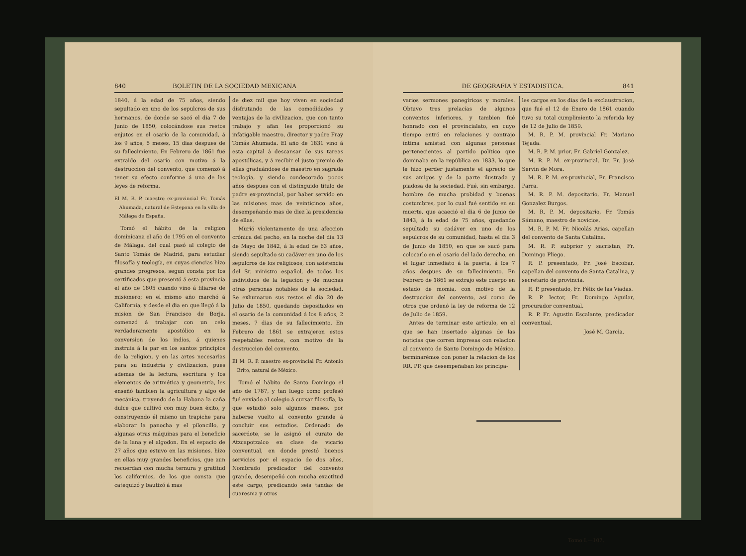840 BOLETIN DE LA SOCIEDAD MEXICANA
1840, á la edad de 75 años, siendo sepultado en uno de los sepulcros de sus hermanos, de donde se sacó el dia 7 de Junio de 1850, colocándose sus restos enjutos en el osario de la comunidad, á los 9 años, 5 meses, 15 dias despues de su fallecimiento. En Febrero de 1861 fué extraido del osario con motivo á la destruccion del convento, que comenzó á tener su efecto conforme á una de las leyes de reforma.
El M. R. P. maestro ex-provincial Fr. Tomás Ahumada, natural de Estepona en la villa de Málaga de España.
Tomó el hábito de la religion dominicana el año de 1795 en el convento de Málaga, del cual pasó al colegio de Santo Tomás de Madrid, para estudiar filosofía y teología, en cuyas ciencias hizo grandes progresos, segun consta por los certificados que presentó á esta provincia el año de 1805 cuando vino á filiarse de misionero; en el mismo año marchó á California, y desde el dia en que llegó á la mision de San Francisco de Borja, comenzó á trabajar con un celo verdaderamente apostólico en la conversion de los indios, á quienes instruia á la par en los santos principios de la religion, y en las artes necesarias para su industria y civilizacion, pues ademas de la lectura, escritura y los elementos de aritmética y geometría, les enseñó tambien la agricultura y algo de mecánica, trayendo de la Habana la caña dulce que cultivó con muy buen éxito, y construyendo él mismo un trapiche para elaborar la panocha y el piloncillo, y algunas otras máquinas para el beneficio de la lana y el algodon. En el espacio de 27 años que estuvo en las misiones, hizo en ellas muy grandes beneficios, que aun recuerdan con mucha ternura y gratitud los californios, de los que consta que catequizó y bautizó á mas
de diez mil que hoy viven en sociedad disfrutando de las comodidades y ventajas de la civilizacion, que con tanto trabajo y afan les proporcionó su infatigable maestro, director y padre Fray Tomás Ahumada. El año de 1831 vino á esta capital á descansar de sus tareas apostólicas, y á recibir el justo premio de ellas graduándose de maestro en sagrada teología, y siendo condecorado pocos años despues con el distinguido título de padre ex-provincial, por haber servido en las misiones mas de veinticinco años, desempeñando mas de diez la presidencia de ellas.
Murió violentamente de una afeccion crónica del pecho, en la noche del dia 13 de Mayo de 1842, á la edad de 63 años, siendo sepultado su cadáver en uno de los sepulcros de los religiosos, con asistencia del Sr. ministro español, de todos los individuos de la legacion y de muchas otras personas notables de la sociedad. Se exhumaron sus restos el dia 20 de Julio de 1850, quedando depositados en el osario de la comunidad á los 8 años, 2 meses, 7 dias de su fallecimiento. En Febrero de 1861 se extrajeron estos respetables restos, con motivo de la destruccion del convento.
El M. R. P. maestro ex-provincial Fr. Antonio Brito, natural de México.
Tomó el hábito de Santo Domingo el año de 1787, y tan luego como profesó fué enviado al colegio á cursar filosofía, la que estudió solo algunos meses, por haberse vuelto al convento grande á concluir sus estudios. Ordenado de sacerdote, se le asignó el curato de Atzcapotzalco en clase de vicario conventual, en donde prestó buenos servicios por el espacio de dos años. Nombrado predicador del convento grande, desempeñó con mucha exactitud este cargo, predicando seis tandas de cuaresma y otros
DE GEOGRAFIA Y ESTADISTICA. 841
varios sermones panegíricos y morales. Obtuvo tres prelacías de algunos conventos inferiores, y tambien fué honrado con el provincialato, en cuyo tiempo entró en relaciones y contrajo íntima amistad con algunas personas pertenecientes al partido político que dominaba en la república en 1833, lo que le hizo perder justamente el aprecio de sus amigos y de la parte ilustrada y piadosa de la sociedad. Fué, sin embargo, hombre de mucha probidad y buenas costumbres, por lo cual fué sentido en su muerte, que acaeció el dia 6 de Junio de 1843, á la edad de 75 años, quedando sepultado su cadáver en uno de los sepulcros de su comunidad, hasta el dia 3 de Junio de 1850, en que se sacó para colocarlo en el osario del lado derecho, en el lugar inmediato á la puerta, á los 7 años despues de su fallecimiento. En Febrero de 1861 se extrajo este cuerpo en estado de momia, con motivo de la destruccion del convento, así como de otros que ordenó la ley de reforma de 12 de Julio de 1859.
Antes de terminar este artículo, en el que se han insertado algunas de las noticias que corren impresas con relacion al convento de Santo Domingo de México, terminarémos con poner la relacion de los RR. PP. que desempeñaban los principa-
les cargos en los dias de la exclaustracion, que fué el 12 de Enero de 1861 cuando tuvo su total cumplimiento la referida ley de 12 de Julio de 1859.
M. R. P. M. provincial Fr. Mariano Tejada.
M. R. P. M. prior, Fr. Gabriel Gonzalez.
M. R. P. M. ex-provincial, Dr. Fr. José Servin de Mora.
M. R. P. M. ex-provincial, Fr. Francisco Parra.
M. R. P. M. depositario, Fr. Manuel Gonzalez Burgos.
M. R. P. M. depositario, Fr. Tomás Sámano, maestro de novicios.
M. R. P. M. Fr. Nicolás Arias, capellan del convento de Santa Catalina.
M. R. P. subprior y sacristan, Fr. Domingo Pliego.
R. P. presentado, Fr. José Escobar, capellan del convento de Santa Catalina, y secretario de provincia.
R. P. presentado, Fr. Félix de las Viadas.
R. P. lector, Fr. Domingo Aguilar, procurador conventual.
R. P. Fr. Agustin Escalante, predicador conventual.
José M. Garcia.
Tomo I.—107.